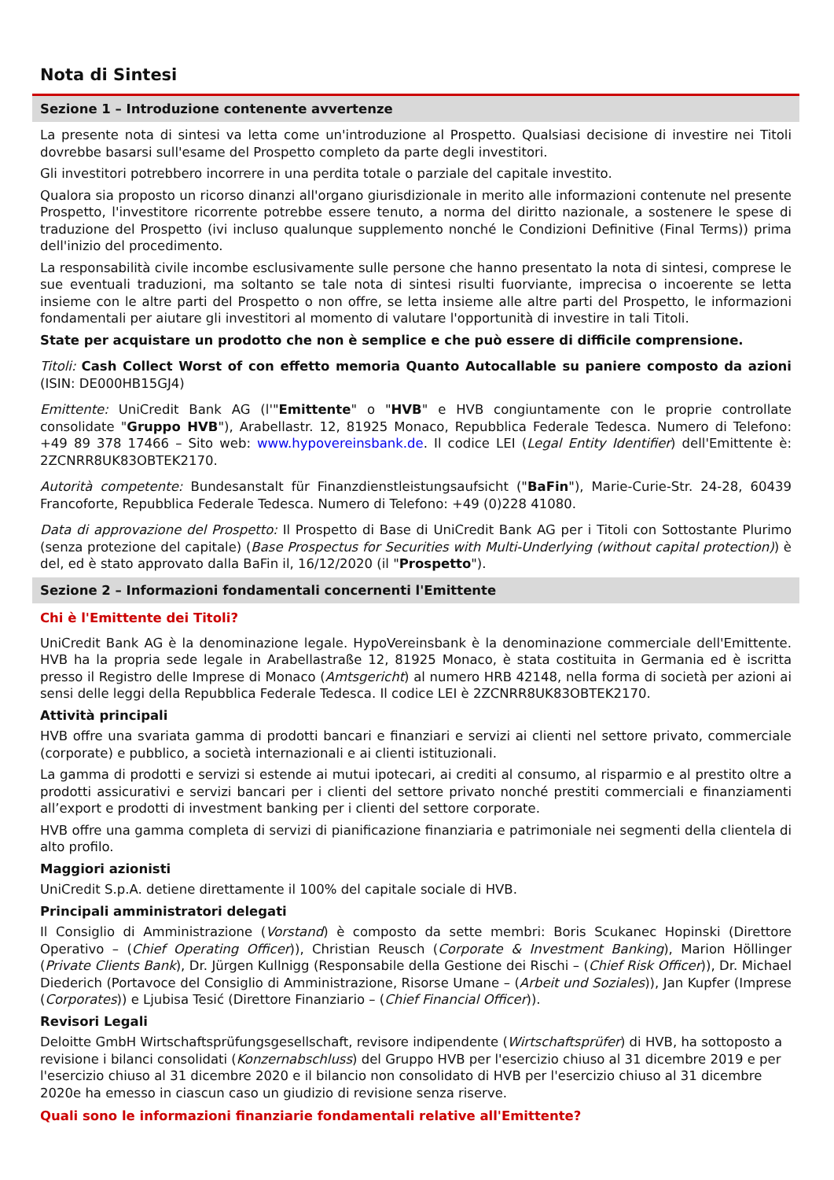Nota di Sintesi
Sezione 1 – Introduzione contenente avvertenze
La presente nota di sintesi va letta come un'introduzione al Prospetto. Qualsiasi decisione di investire nei Titoli dovrebbe basarsi sull'esame del Prospetto completo da parte degli investitori.
Gli investitori potrebbero incorrere in una perdita totale o parziale del capitale investito.
Qualora sia proposto un ricorso dinanzi all'organo giurisdizionale in merito alle informazioni contenute nel presente Prospetto, l'investitore ricorrente potrebbe essere tenuto, a norma del diritto nazionale, a sostenere le spese di traduzione del Prospetto (ivi incluso qualunque supplemento nonché le Condizioni Definitive (Final Terms)) prima dell'inizio del procedimento.
La responsabilità civile incombe esclusivamente sulle persone che hanno presentato la nota di sintesi, comprese le sue eventuali traduzioni, ma soltanto se tale nota di sintesi risulti fuorviante, imprecisa o incoerente se letta insieme con le altre parti del Prospetto o non offre, se letta insieme alle altre parti del Prospetto, le informazioni fondamentali per aiutare gli investitori al momento di valutare l'opportunità di investire in tali Titoli.
State per acquistare un prodotto che non è semplice e che può essere di difficile comprensione.
Titoli: Cash Collect Worst of con effetto memoria Quanto Autocallable su paniere composto da azioni (ISIN: DE000HB15GJ4)
Emittente: UniCredit Bank AG (l'"Emittente" o "HVB" e HVB congiuntamente con le proprie controllate consolidate "Gruppo HVB"), Arabellastr. 12, 81925 Monaco, Repubblica Federale Tedesca. Numero di Telefono: +49 89 378 17466 – Sito web: www.hypovereinsbank.de. Il codice LEI (Legal Entity Identifier) dell'Emittente è: 2ZCNRR8UK83OBTEK2170.
Autorità competente: Bundesanstalt für Finanzdienstleistungsaufsicht ("BaFin"), Marie-Curie-Str. 24-28, 60439 Francoforte, Repubblica Federale Tedesca. Numero di Telefono: +49 (0)228 41080.
Data di approvazione del Prospetto: Il Prospetto di Base di UniCredit Bank AG per i Titoli con Sottostante Plurimo (senza protezione del capitale) (Base Prospectus for Securities with Multi-Underlying (without capital protection)) è del, ed è stato approvato dalla BaFin il, 16/12/2020 (il "Prospetto").
Sezione 2 – Informazioni fondamentali concernenti l'Emittente
Chi è l'Emittente dei Titoli?
UniCredit Bank AG è la denominazione legale. HypoVereinsbank è la denominazione commerciale dell'Emittente. HVB ha la propria sede legale in Arabellastraße 12, 81925 Monaco, è stata costituita in Germania ed è iscritta presso il Registro delle Imprese di Monaco (Amtsgericht) al numero HRB 42148, nella forma di società per azioni ai sensi delle leggi della Repubblica Federale Tedesca. Il codice LEI è 2ZCNRR8UK83OBTEK2170.
Attività principali
HVB offre una svariata gamma di prodotti bancari e finanziari e servizi ai clienti nel settore privato, commerciale (corporate) e pubblico, a società internazionali e ai clienti istituzionali.
La gamma di prodotti e servizi si estende ai mutui ipotecari, ai crediti al consumo, al risparmio e al prestito oltre a prodotti assicurativi e servizi bancari per i clienti del settore privato nonché prestiti commerciali e finanziamenti all’export e prodotti di investment banking per i clienti del settore corporate.
HVB offre una gamma completa di servizi di pianificazione finanziaria e patrimoniale nei segmenti della clientela di alto profilo.
Maggiori azionisti
UniCredit S.p.A. detiene direttamente il 100% del capitale sociale di HVB.
Principali amministratori delegati
Il Consiglio di Amministrazione (Vorstand) è composto da sette membri: Boris Scukanec Hopinski (Direttore Operativo – (Chief Operating Officer)), Christian Reusch (Corporate & Investment Banking), Marion Höllinger (Private Clients Bank), Dr. Jürgen Kullnigg (Responsabile della Gestione dei Rischi – (Chief Risk Officer)), Dr. Michael Diederich (Portavoce del Consiglio di Amministrazione, Risorse Umane – (Arbeit und Soziales)), Jan Kupfer (Imprese (Corporates)) e Ljubisa Tesić (Direttore Finanziario – (Chief Financial Officer)).
Revisori Legali
Deloitte GmbH Wirtschaftsprüfungsgesellschaft, revisore indipendente (Wirtschaftsprüfer) di HVB, ha sottoposto a revisione i bilanci consolidati (Konzernabschluss) del Gruppo HVB per l'esercizio chiuso al 31 dicembre 2019 e per l'esercizio chiuso al 31 dicembre 2020 e il bilancio non consolidato di HVB per l'esercizio chiuso al 31 dicembre 2020e ha emesso in ciascun caso un giudizio di revisione senza riserve.
Quali sono le informazioni finanziarie fondamentali relative all'Emittente?